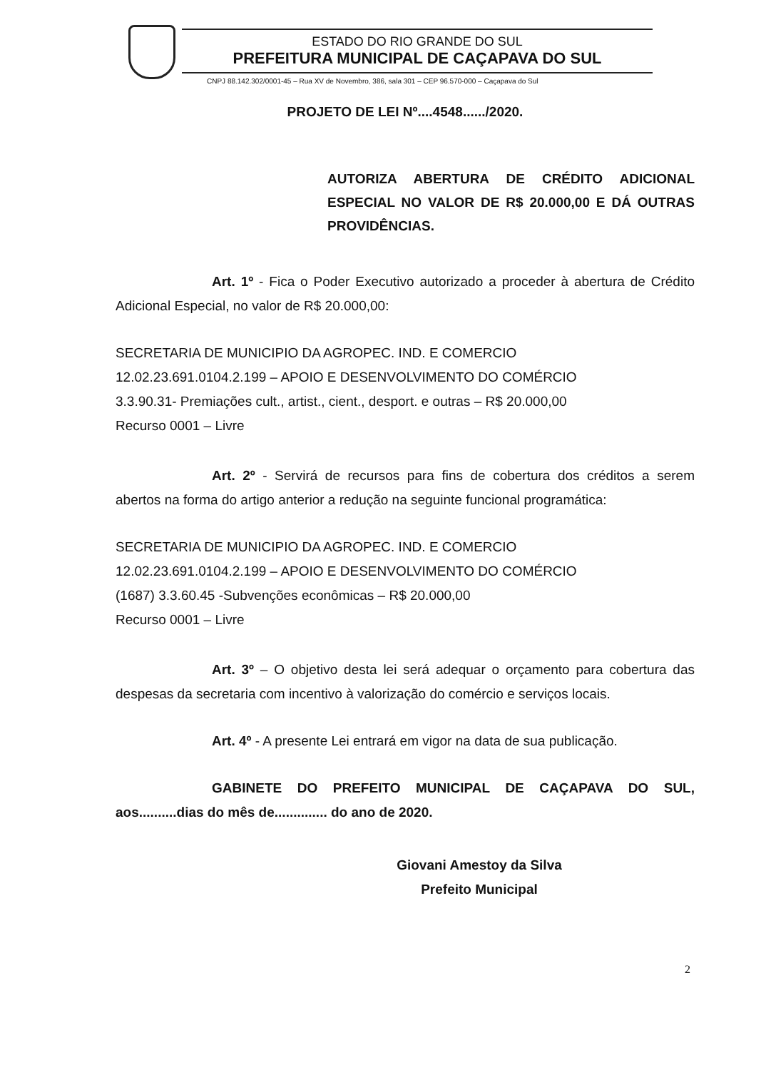ESTADO DO RIO GRANDE DO SUL
PREFEITURA MUNICIPAL DE CAÇAPAVA DO SUL
CNPJ 88.142.302/0001-45 – Rua XV de Novembro, 386, sala 301 – CEP 96.570-000 – Caçapava do Sul
PROJETO DE LEI Nº....4548....../2020.
AUTORIZA ABERTURA DE CRÉDITO ADICIONAL ESPECIAL NO VALOR DE R$ 20.000,00 E DÁ OUTRAS PROVIDÊNCIAS.
Art. 1º - Fica o Poder Executivo autorizado a proceder à abertura de Crédito Adicional Especial, no valor de R$ 20.000,00:
SECRETARIA DE MUNICIPIO DA AGROPEC. IND. E COMERCIO
12.02.23.691.0104.2.199 – APOIO E DESENVOLVIMENTO DO COMÉRCIO
3.3.90.31- Premiações cult., artist., cient., desport. e outras – R$ 20.000,00
Recurso 0001 – Livre
Art. 2º - Servirá de recursos para fins de cobertura dos créditos a serem abertos na forma do artigo anterior a redução na seguinte funcional programática:
SECRETARIA DE MUNICIPIO DA AGROPEC. IND. E COMERCIO
12.02.23.691.0104.2.199 – APOIO E DESENVOLVIMENTO DO COMÉRCIO
(1687) 3.3.60.45 -Subvenções econômicas – R$ 20.000,00
Recurso 0001 – Livre
Art. 3º – O objetivo desta lei será adequar o orçamento para cobertura das despesas da secretaria com incentivo à valorização do comércio e serviços locais.
Art. 4º - A presente Lei entrará em vigor na data de sua publicação.
GABINETE DO PREFEITO MUNICIPAL DE CAÇAPAVA DO SUL, aos..........dias do mês de.............. do ano de 2020.
Giovani Amestoy da Silva
Prefeito Municipal
2